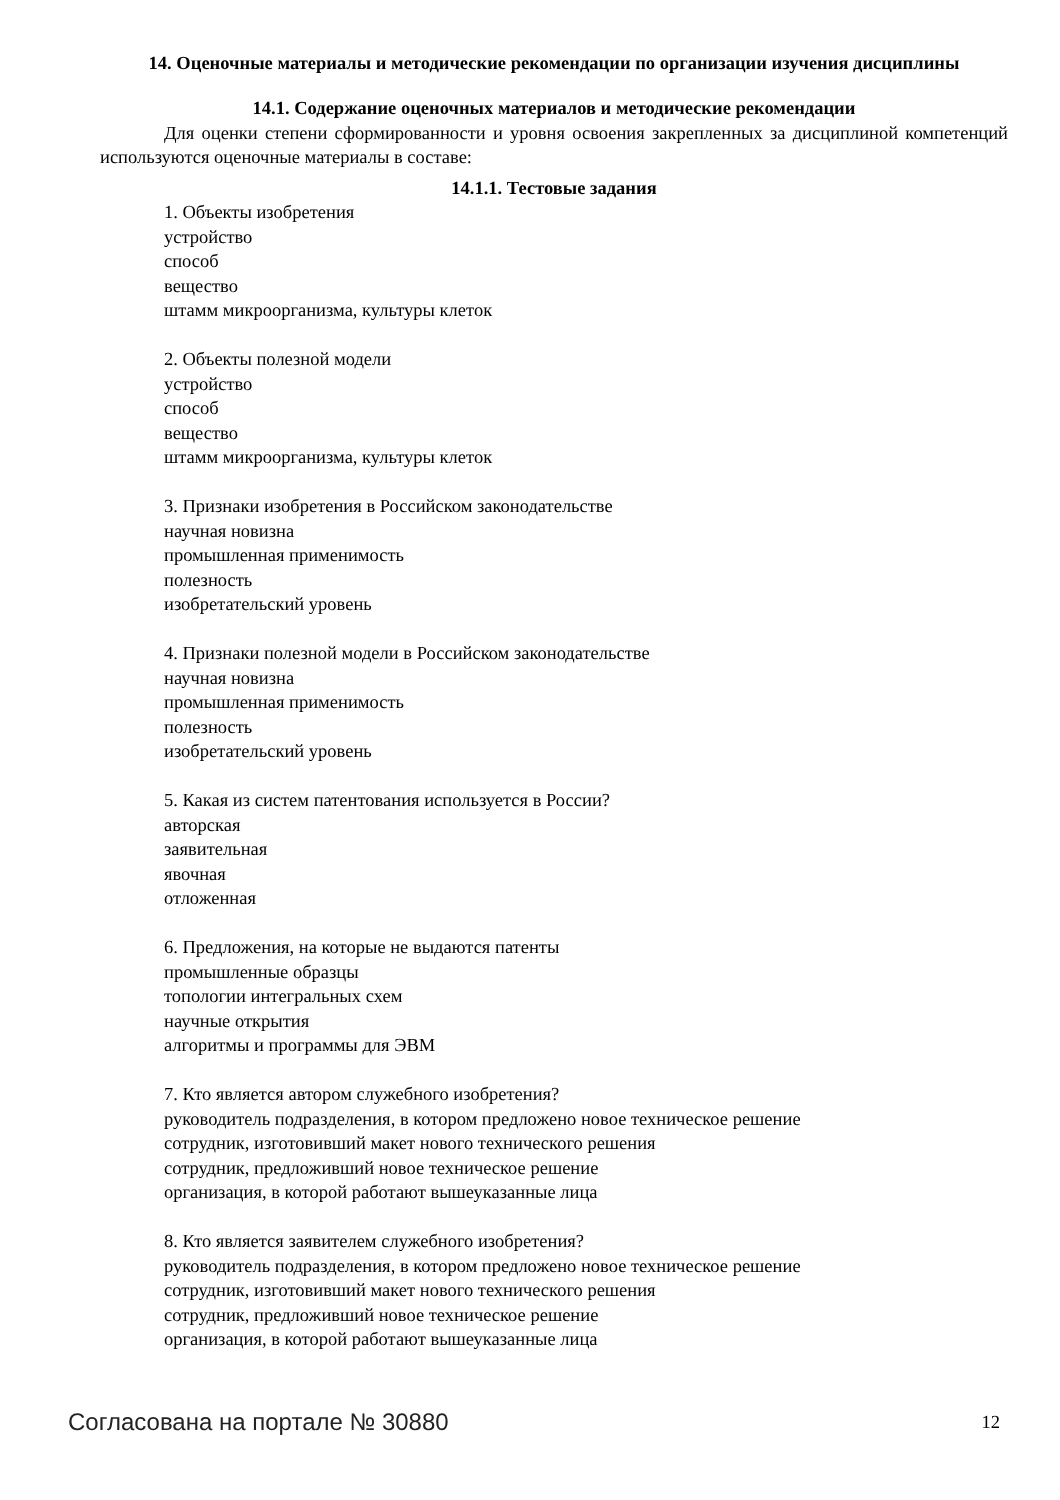14. Оценочные материалы и методические рекомендации по организации изучения дисциплины
14.1. Содержание оценочных материалов и методические рекомендации
Для оценки степени сформированности и уровня освоения закрепленных за дисциплиной компетенций используются оценочные материалы в составе:
14.1.1. Тестовые задания
1. Объекты изобретения
устройство
способ
вещество
штамм микроорганизма, культуры клеток
2. Объекты полезной модели
устройство
способ
вещество
штамм микроорганизма, культуры клеток
3. Признаки изобретения в Российском законодательстве
научная новизна
промышленная применимость
полезность
изобретательский уровень
4. Признаки полезной модели в Российском законодательстве
научная новизна
промышленная применимость
полезность
изобретательский уровень
5. Какая из систем патентования используется в России?
авторская
заявительная
явочная
отложенная
6. Предложения, на которые не выдаются патенты
промышленные образцы
топологии интегральных схем
научные открытия
алгоритмы и программы для ЭВМ
7. Кто является автором служебного изобретения?
руководитель подразделения, в котором предложено новое техническое решение
сотрудник, изготовивший макет нового технического решения
сотрудник, предложивший новое техническое решение
организация, в которой работают вышеуказанные лица
8. Кто является заявителем служебного изобретения?
руководитель подразделения, в котором предложено новое техническое решение
сотрудник, изготовивший макет нового технического решения
сотрудник, предложивший новое техническое решение
организация, в которой работают вышеуказанные лица
Согласована на портале № 30880 12